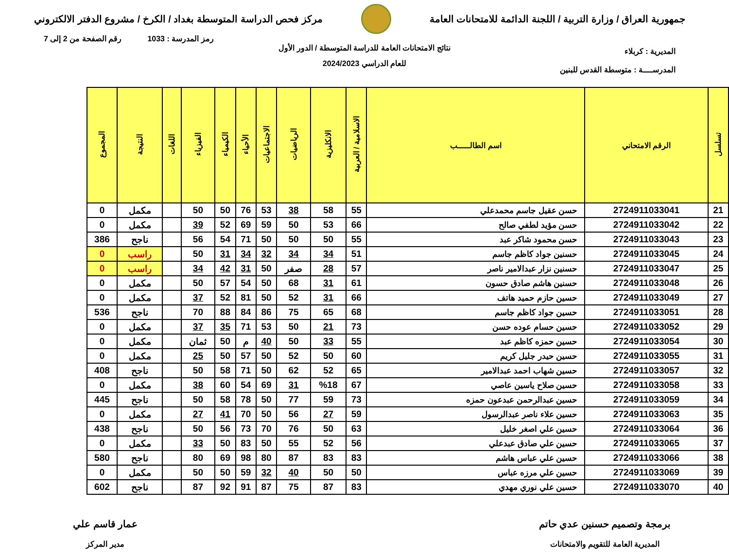جمهورية العراق / وزارة التربية / اللجنة الدائمة للامتحانات العامة
مركز فحص الدراسة المتوسطة بغداد / الكرخ / مشروع الدفتر الالكتروني
رمز المدرسة : 1033 رقم الصفحة من 2 إلى 7
نتائج الامتحانات العامة للدراسة المتوسطة / الدور الأول
للعام الدراسي 2024/2023
المديرية : كربلاء
المدرســــة : متوسطة القدس للبنين
| تسلسل | الرقم الامتحاني | اسم الطالـــــب | الاسلامية / العربية | الانكليزية | الرياضيات | الاجتماعيات | الأحياء | الكيمياء | الفيزياء | اللغات | النتيجة | المجموع |
| --- | --- | --- | --- | --- | --- | --- | --- | --- | --- | --- | --- | --- |
| 21 | 2724911033041 | حسن عقيل جاسم محمدعلي | 55 | 58 | 38 | 53 | 76 | 50 | 50 | | مكمل | 0 |
| 22 | 2724911033042 | حسن مؤيد لطفي صالح | 66 | 53 | 50 | 59 | 69 | 52 | 39 | | مكمل | 0 |
| 23 | 2724911033043 | حسن محمود شاكر عبد | 55 | 50 | 50 | 50 | 71 | 54 | 56 | | ناجح | 386 |
| 24 | 2724911033045 | حسنين جواد كاظم جاسم | 51 | 34 | 34 | 32 | 34 | 31 | 50 | | راسب | 0 |
| 25 | 2724911033047 | حسنين نزار عبدالامير ناصر | 57 | 28 | صفر | 50 | 31 | 42 | 34 | | راسب | 0 |
| 26 | 2724911033048 | حسنين هاشم صادق حسون | 61 | 31 | 68 | 50 | 54 | 57 | 50 | | مكمل | 0 |
| 27 | 2724911033049 | حسين حازم حميد هاتف | 66 | 31 | 52 | 50 | 81 | 52 | 37 | | مكمل | 0 |
| 28 | 2724911033051 | حسين جواد كاظم جاسم | 68 | 65 | 75 | 86 | 84 | 88 | 70 | | ناجح | 536 |
| 29 | 2724911033052 | حسين حسام عوده حسن | 73 | 21 | 50 | 53 | 71 | 35 | 37 | | مكمل | 0 |
| 30 | 2724911033054 | حسين حمزه كاظم عبد | 55 | 33 | 50 | 40 | م | 50 | ثمان | | مكمل | 0 |
| 31 | 2724911033055 | حسين حيدر جليل كريم | 60 | 50 | 52 | 50 | 57 | 50 | 25 | | مكمل | 0 |
| 32 | 2724911033057 | حسين شهاب احمد عبدالامير | 65 | 52 | 62 | 50 | 71 | 58 | 50 | | ناجح | 408 |
| 33 | 2724911033058 | حسين صلاح ياسين عاصي | 67 | %18 | 31 | 69 | 54 | 60 | 38 | | مكمل | 0 |
| 34 | 2724911033059 | حسين عبدالرحمن عبدعون حمزه | 73 | 59 | 77 | 50 | 78 | 58 | 50 | | ناجح | 445 |
| 35 | 2724911033063 | حسين علاء ناصر عبدالرسول | 59 | 27 | 56 | 50 | 70 | 41 | 27 | | مكمل | 0 |
| 36 | 2724911033064 | حسين علي اصغر خليل | 63 | 50 | 76 | 70 | 73 | 56 | 50 | | ناجح | 438 |
| 37 | 2724911033065 | حسين علي صادق عبدعلي | 56 | 52 | 55 | 50 | 83 | 50 | 33 | | مكمل | 0 |
| 38 | 2724911033066 | حسين علي عباس هاشم | 83 | 83 | 87 | 80 | 98 | 69 | 80 | | ناجح | 580 |
| 39 | 2724911033069 | حسين علي مرزه عباس | 50 | 50 | 40 | 32 | 59 | 50 | 50 | | مكمل | 0 |
| 40 | 2724911033070 | حسين علي نوري مهدي | 83 | 87 | 75 | 87 | 91 | 92 | 87 | | ناجح | 602 |
برمجة وتصميم حسنين عدي حاتم
المديرية العامة للتقويم والامتحانات
عمار قاسم علي
مدير المركز